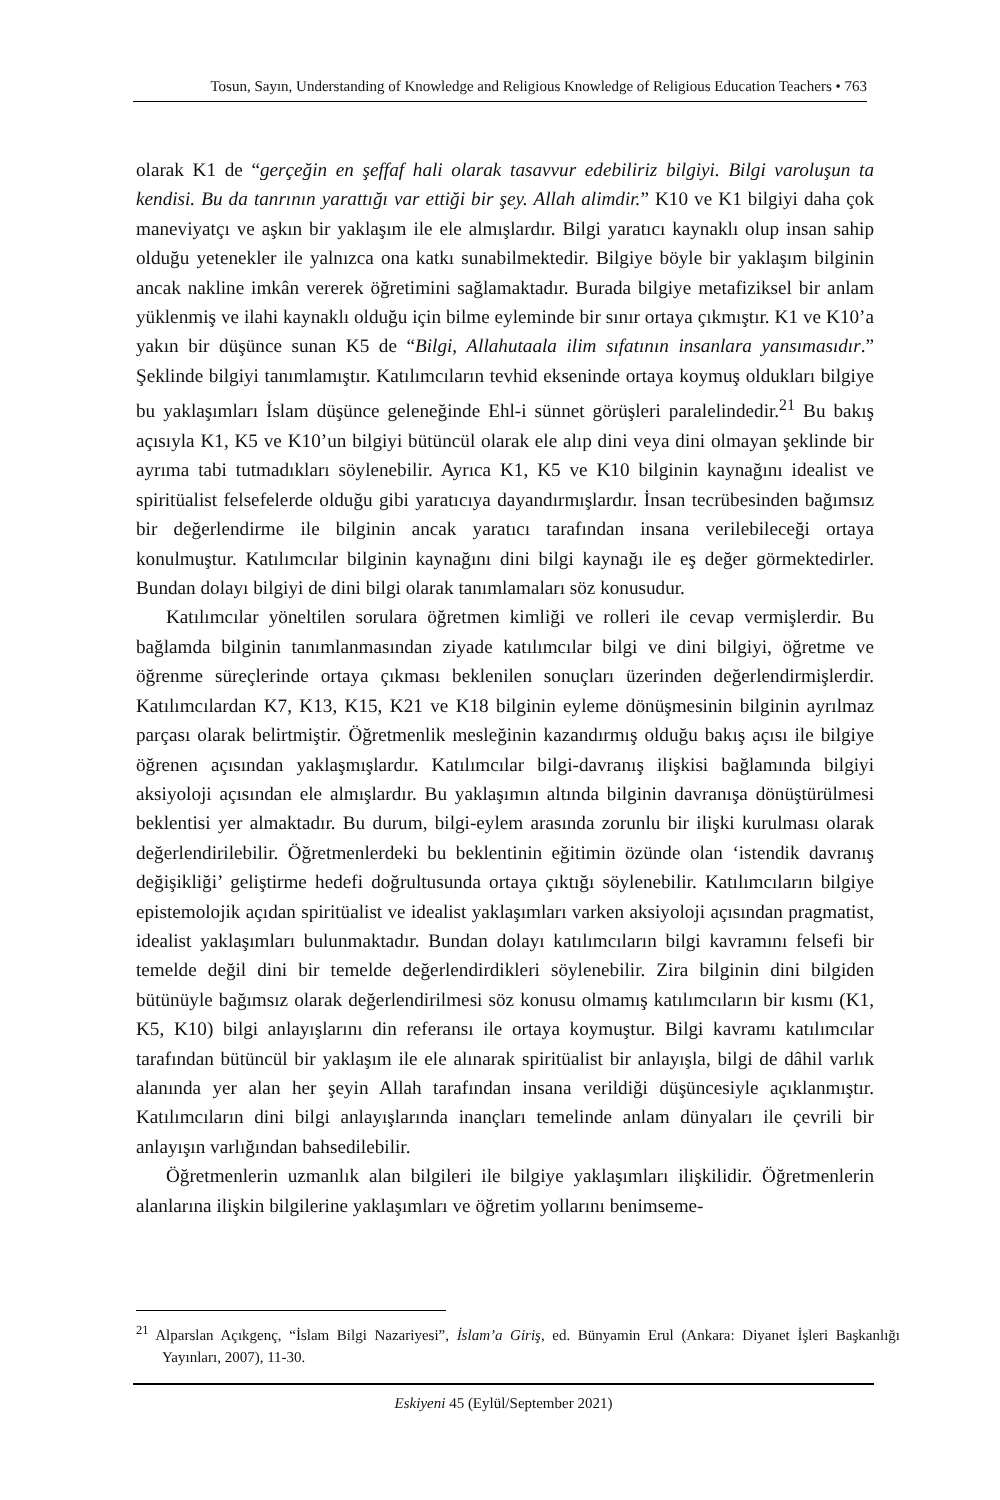Tosun, Sayın, Understanding of Knowledge and Religious Knowledge of Religious Education Teachers • 763
olarak K1 de “gerçeğin en şeffaf hali olarak tasavvur edebiliriz bilgiyi. Bilgi varoluşun ta kendisi. Bu da tanrının yarattığı var ettiği bir şey. Allah alimdir.” K10 ve K1 bilgiyi daha çok maneviyatçı ve aşkın bir yaklaşım ile ele almışlardır. Bilgi yaratıcı kaynaklı olup insan sahip olduğu yetenekler ile yalnızca ona katkı sunabilmektedir. Bilgiye böyle bir yaklaşım bilginin ancak nakline imkân vererek öğretimini sağlamaktadır. Burada bilgiye metafiziksel bir anlam yüklenmiş ve ilahi kaynaklı olduğu için bilme eyleminde bir sınır ortaya çıkmıştır. K1 ve K10’a yakın bir düşünce sunan K5 de “Bilgi, Allahutaala ilim sıfatının insanlara yansımasıdır.” Şeklinde bilgiyi tanımlamıştır. Katılımcıların tevhid ekseninde ortaya koymuş oldukları bilgiye bu yaklaşımları İslam düşünce geleneğinde Ehl-i sünnet görüşleri paralelindedir.<sup>21</sup> Bu bakış açısıyla K1, K5 ve K10’un bilgiyi bütüncül olarak ele alıp dini veya dini olmayan şeklinde bir ayrıma tabi tutmadıkları söylenebilir. Ayrıca K1, K5 ve K10 bilginin kaynağını idealist ve spiritüalist felsefelerde olduğu gibi yaratıcıya dayandırmışlardır. İnsan tecrübesinden bağımsız bir değerlendirme ile bilginin ancak yaratıcı tarafından insana verilebileceği ortaya konulmuştur. Katılımcılar bilginin kaynağını dini bilgi kaynağı ile eş değer görmektedirler. Bundan dolayı bilgiyi de dini bilgi olarak tanımlamaları söz konusudur.
Katılımcılar yöneltilen sorulara öğretmen kimliği ve rolleri ile cevap vermişlerdir. Bu bağlamda bilginin tanımlanmasından ziyade katılımcılar bilgi ve dini bilgiyi, öğretme ve öğrenme süreçlerinde ortaya çıkması beklenilen sonuçları üzerinden değerlendirmişlerdir. Katılımcılardan K7, K13, K15, K21 ve K18 bilginin eyleme dönüşmesinin bilginin ayrılmaz parçası olarak belirtmiştir. Öğretmenlik mesleğinin kazandırmış olduğu bakış açısı ile bilgiye öğrenen açısından yaklaşmışlardır. Katılımcılar bilgi-davranış ilişkisi bağlamında bilgiyi aksiyoloji açısından ele almışlardır. Bu yaklaşımın altında bilginin davranışa dönüştürülmesi beklentisi yer almaktadır. Bu durum, bilgi-eylem arasında zorunlu bir ilişki kurulması olarak değerlendirilebilir. Öğretmenlerdeki bu beklentinin eğitimin özünde olan ‘istendik davranış değişikliği’ geliştirme hedefi doğrultusunda ortaya çıktığı söylenebilir. Katılımcıların bilgiye epistemolojik açıdan spiritüalist ve idealist yaklaşımları varken aksiyoloji açısından pragmatist, idealist yaklaşımları bulunmaktadır. Bundan dolayı katılımcıların bilgi kavramını felsefi bir temelde değil dini bir temelde değerlendirdikleri söylenebilir. Zira bilginin dini bilgiden bütünüyle bağımsız olarak değerlendirilmesi söz konusu olmamış katılımcıların bir kısmı (K1, K5, K10) bilgi anlayışlarını din referansı ile ortaya koymuştur. Bilgi kavramı katılımcılar tarafından bütüncül bir yaklaşım ile ele alınarak spiritüalist bir anlayışla, bilgi de dâhil varlık alanında yer alan her şeyin Allah tarafından insana verildiği düşüncesiyle açıklanmıştır. Katılımcıların dini bilgi anlayışlarında inançları temelinde anlam dünyaları ile çevrili bir anlayışın varlığından bahsedilebilir.
Öğretmenlerin uzmanlık alan bilgileri ile bilgiye yaklaşımları ilişkilidir. Öğretmenlerin alanlarına ilişkin bilgilerine yaklaşımları ve öğretim yollarını benimseme-
<sup>21</sup> Alparslan Açıkgenç, “İslam Bilgi Nazariyesi”, İslam’a Giriş, ed. Bünyamin Erul (Ankara: Diyanet İşleri Başkanlığı Yayınları, 2007), 11-30.
Eskiyeni 45 (Eylül/September 2021)